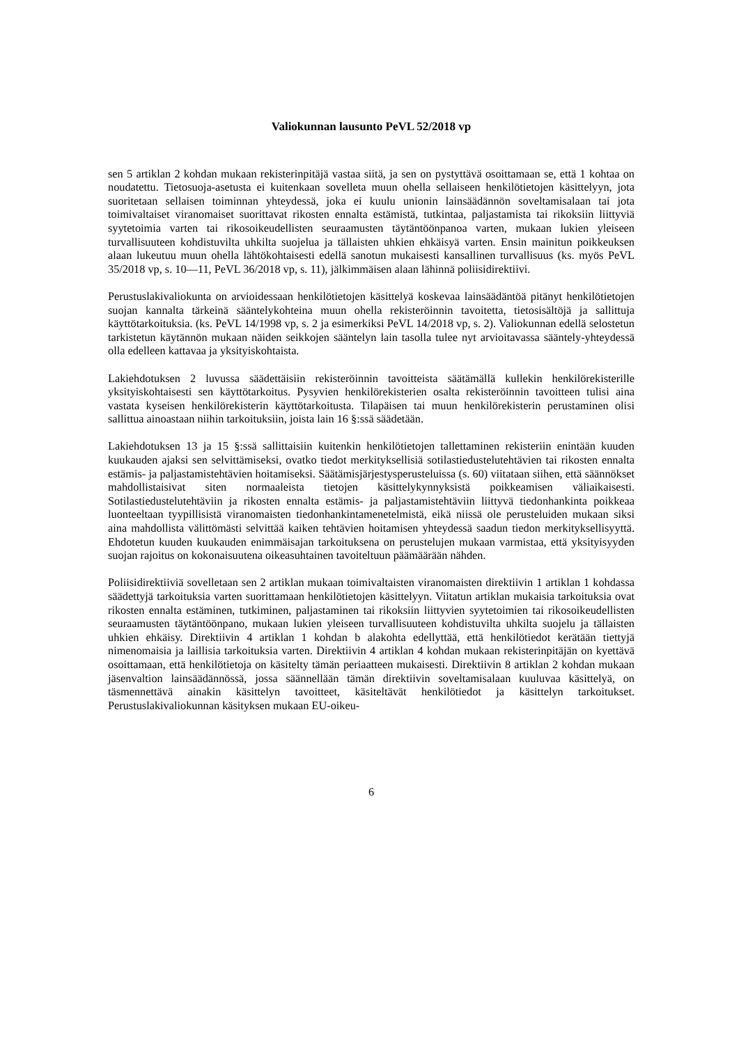Valiokunnan lausunto PeVL 52/2018 vp
sen 5 artiklan 2 kohdan mukaan rekisterinpitäjä vastaa siitä, ja sen on pystyttävä osoittamaan se, että 1 kohtaa on noudatettu. Tietosuoja-asetusta ei kuitenkaan sovelleta muun ohella sellaiseen henkilötietojen käsittelyyn, jota suoritetaan sellaisen toiminnan yhteydessä, joka ei kuulu unionin lainsäädännön soveltamisalaan tai jota toimivaltaiset viranomaiset suorittavat rikosten ennalta estämistä, tutkintaa, paljastamista tai rikoksiin liittyviä syytetoimia varten tai rikosoikeudellisten seuraamusten täytäntöönpanoa varten, mukaan lukien yleiseen turvallisuuteen kohdistuvilta uhkilta suojelua ja tällaisten uhkien ehkäisyä varten. Ensin mainitun poikkeuksen alaan lukeutuu muun ohella lähtökohtaisesti edellä sanotun mukaisesti kansallinen turvallisuus (ks. myös PeVL 35/2018 vp, s. 10—11, PeVL 36/2018 vp, s. 11), jälkimmäisen alaan lähinnä poliisidirektiivi.
Perustuslakivaliokunta on arvioidessaan henkilötietojen käsittelyä koskevaa lainsäädäntöä pitänyt henkilötietojen suojan kannalta tärkeinä sääntelykohteina muun ohella rekisteröinnin tavoitetta, tietosisältöjä ja sallittuja käyttötarkoituksia. (ks. PeVL 14/1998 vp, s. 2 ja esimerkiksi PeVL 14/2018 vp, s. 2). Valiokunnan edellä selostetun tarkistetun käytännön mukaan näiden seikkojen sääntelyn lain tasolla tulee nyt arvioitavassa sääntely-yhteydessä olla edelleen kattavaa ja yksityiskohtaista.
Lakiehdotuksen 2 luvussa säädettäisiin rekisteröinnin tavoitteista säätämällä kullekin henkilörekisterille yksityiskohtaisesti sen käyttötarkoitus. Pysyvien henkilörekisterien osalta rekisteröinnin tavoitteen tulisi aina vastata kyseisen henkilörekisterin käyttötarkoitusta. Tilapäisen tai muun henkilörekisterin perustaminen olisi sallittua ainoastaan niihin tarkoituksiin, joista lain 16 §:ssä säädetään.
Lakiehdotuksen 13 ja 15 §:ssä sallittaisiin kuitenkin henkilötietojen tallettaminen rekisteriin enintään kuuden kuukauden ajaksi sen selvittämiseksi, ovatko tiedot merkityksellisiä sotilastiedustelutehtävien tai rikosten ennalta estämis- ja paljastamistehtävien hoitamiseksi. Säätämisjärjestysperusteluissa (s. 60) viitataan siihen, että säännökset mahdollistaisivat siten normaaleista tietojen käsittelykynnyksistä poikkeamisen väliaikaisesti. Sotilastiedustelutehtäviin ja rikosten ennalta estämis- ja paljastamistehtäviin liittyvä tiedonhankinta poikkeaa luonteeltaan tyypillisistä viranomaisten tiedonhankintamenetelmistä, eikä niissä ole perusteluiden mukaan siksi aina mahdollista välittömästi selvittää kaiken tehtävien hoitamisen yhteydessä saadun tiedon merkityksellisyyttä. Ehdotetun kuuden kuukauden enimmäisajan tarkoituksena on perustelujen mukaan varmistaa, että yksityisyyden suojan rajoitus on kokonaisuutena oikeasuhtainen tavoiteltuun päämäärään nähden.
Poliisidirektiiviä sovelletaan sen 2 artiklan mukaan toimivaltaisten viranomaisten direktiivin 1 artiklan 1 kohdassa säädettyjä tarkoituksia varten suorittamaan henkilötietojen käsittelyyn. Viitatun artiklan mukaisia tarkoituksia ovat rikosten ennalta estäminen, tutkiminen, paljastaminen tai rikoksiin liittyvien syytetoimien tai rikosoikeudellisten seuraamusten täytäntöönpano, mukaan lukien yleiseen turvallisuuteen kohdistuvilta uhkilta suojelu ja tällaisten uhkien ehkäisy. Direktiivin 4 artiklan 1 kohdan b alakohta edellyttää, että henkilötiedot kerätään tiettyjä nimenomaisia ja laillisia tarkoituksia varten. Direktiivin 4 artiklan 4 kohdan mukaan rekisterinpitäjän on kyettävä osoittamaan, että henkilötietoja on käsitelty tämän periaatteen mukaisesti. Direktiivin 8 artiklan 2 kohdan mukaan jäsenvaltion lainsäädännössä, jossa säännellään tämän direktiivin soveltamisalaan kuuluvaa käsittelyä, on täsmennettävä ainakin käsittelyn tavoitteet, käsiteltävät henkilötiedot ja käsittelyn tarkoitukset. Perustuslakivaliokunnan käsityksen mukaan EU-oikeu-
6